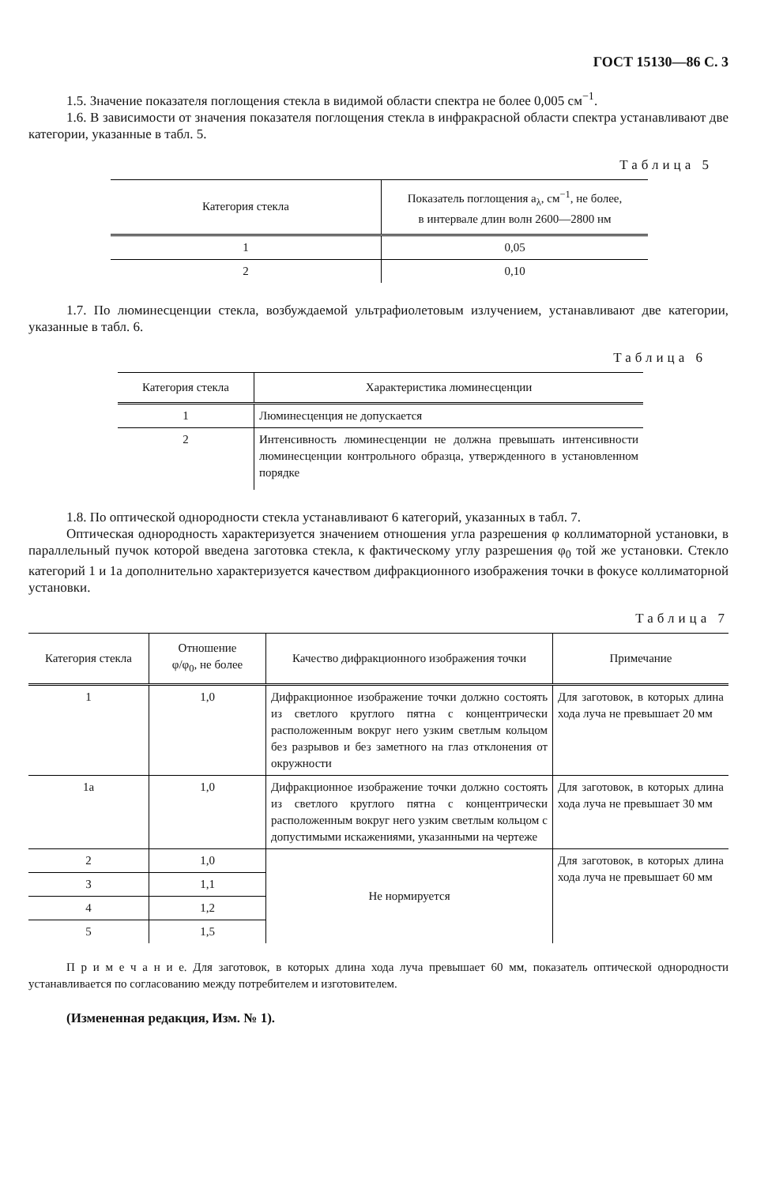ГОСТ 15130—86 С. 3
1.5. Значение показателя поглощения стекла в видимой области спектра не более 0,005 см<sup>−1</sup>.
1.6. В зависимости от значения показателя поглощения стекла в инфракрасной области спектра устанавливают две категории, указанные в табл. 5.
Таблица 5
| Категория стекла | Показатель поглощения a<sub>λ</sub>, см<sup>−1</sup>, не более, в интервале длин волн 2600—2800 нм |
| --- | --- |
| 1 | 0,05 |
| 2 | 0,10 |
1.7. По люминесценции стекла, возбуждаемой ультрафиолетовым излучением, устанавливают две категории, указанные в табл. 6.
Таблица 6
| Категория стекла | Характеристика люминесценции |
| --- | --- |
| 1 | Люминесценция не допускается |
| 2 | Интенсивность люминесценции не должна превышать интенсивности люминесценции контрольного образца, утвержденного в установленном порядке |
1.8. По оптической однородности стекла устанавливают 6 категорий, указанных в табл. 7.
Оптическая однородность характеризуется значением отношения угла разрешения φ коллиматорной установки, в параллельный пучок которой введена заготовка стекла, к фактическому углу разрешения φ<sub>0</sub> той же установки. Стекло категорий 1 и 1а дополнительно характеризуется качеством дифракционного изображения точки в фокусе коллиматорной установки.
Таблица 7
| Категория стекла | Отношение φ/φ<sub>0</sub>, не более | Качество дифракционного изображения точки | Примечание |
| --- | --- | --- | --- |
| 1 | 1,0 | Дифракционное изображение точки должно состоять из светлого круглого пятна с концентрически расположенным вокруг него узким светлым кольцом без разрывов и без заметного на глаз отклонения от окружности | Для заготовок, в которых длина хода луча не превышает 20 мм |
| 1а | 1,0 | Дифракционное изображение точки должно состоять из светлого круглого пятна с концентрически расположенным вокруг него узким светлым кольцом с допустимыми искажениями, указанными на чертеже | Для заготовок, в которых длина хода луча не превышает 30 мм |
| 2 | 1,0 | Не нормируется | Для заготовок, в которых длина хода луча не превышает 60 мм |
| 3 | 1,1 | | |
| 4 | 1,2 | | |
| 5 | 1,5 | | |
П р и м е ч а н и е. Для заготовок, в которых длина хода луча превышает 60 мм, показатель оптической однородности устанавливается по согласованию между потребителем и изготовителем.
(Измененная редакция, Изм. № 1).